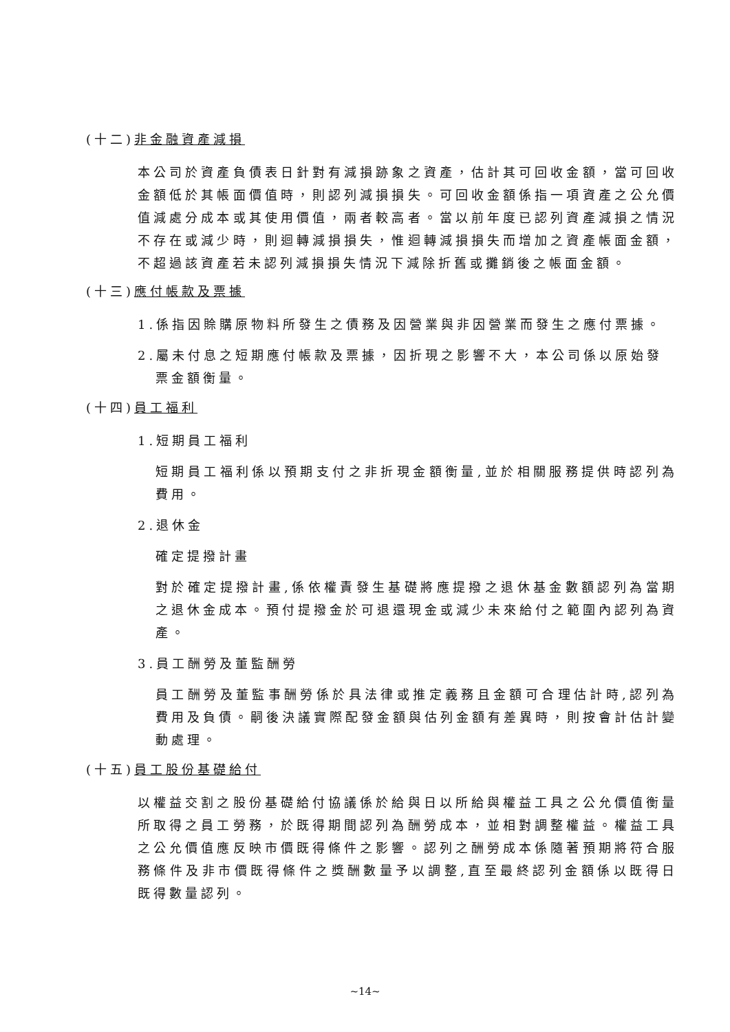(十二)非金融資產減損
本公司於資產負債表日針對有減損跡象之資產，估計其可回收金額，當可回收金額低於其帳面價值時，則認列減損損失。可回收金額係指一項資產之公允價值減處分成本或其使用價值，兩者較高者。當以前年度已認列資產減損之情況不存在或減少時，則迴轉減損損失，惟迴轉減損損失而增加之資產帳面金額，不超過該資產若未認列減損損失情況下減除折舊或攤銷後之帳面金額。
(十三)應付帳款及票據
1.係指因賒購原物料所發生之債務及因營業與非因營業而發生之應付票據。
2.屬未付息之短期應付帳款及票據，因折現之影響不大，本公司係以原始發票金額衡量。
(十四)員工福利
1.短期員工福利
短期員工福利係以預期支付之非折現金額衡量,並於相關服務提供時認列為費用。
2.退休金
確定提撥計畫
對於確定提撥計畫,係依權責發生基礎將應提撥之退休基金數額認列為當期之退休金成本。預付提撥金於可退還現金或減少未來給付之範圍內認列為資產。
3.員工酬勞及董監酬勞
員工酬勞及董監事酬勞係於具法律或推定義務且金額可合理估計時,認列為費用及負債。嗣後決議實際配發金額與估列金額有差異時，則按會計估計變動處理。
(十五)員工股份基礎給付
以權益交割之股份基礎給付協議係於給與日以所給與權益工具之公允價值衡量所取得之員工勞務，於既得期間認列為酬勞成本，並相對調整權益。權益工具之公允價值應反映市價既得條件之影響。認列之酬勞成本係隨著預期將符合服務條件及非市價既得條件之獎酬數量予以調整,直至最終認列金額係以既得日既得數量認列。
~14~